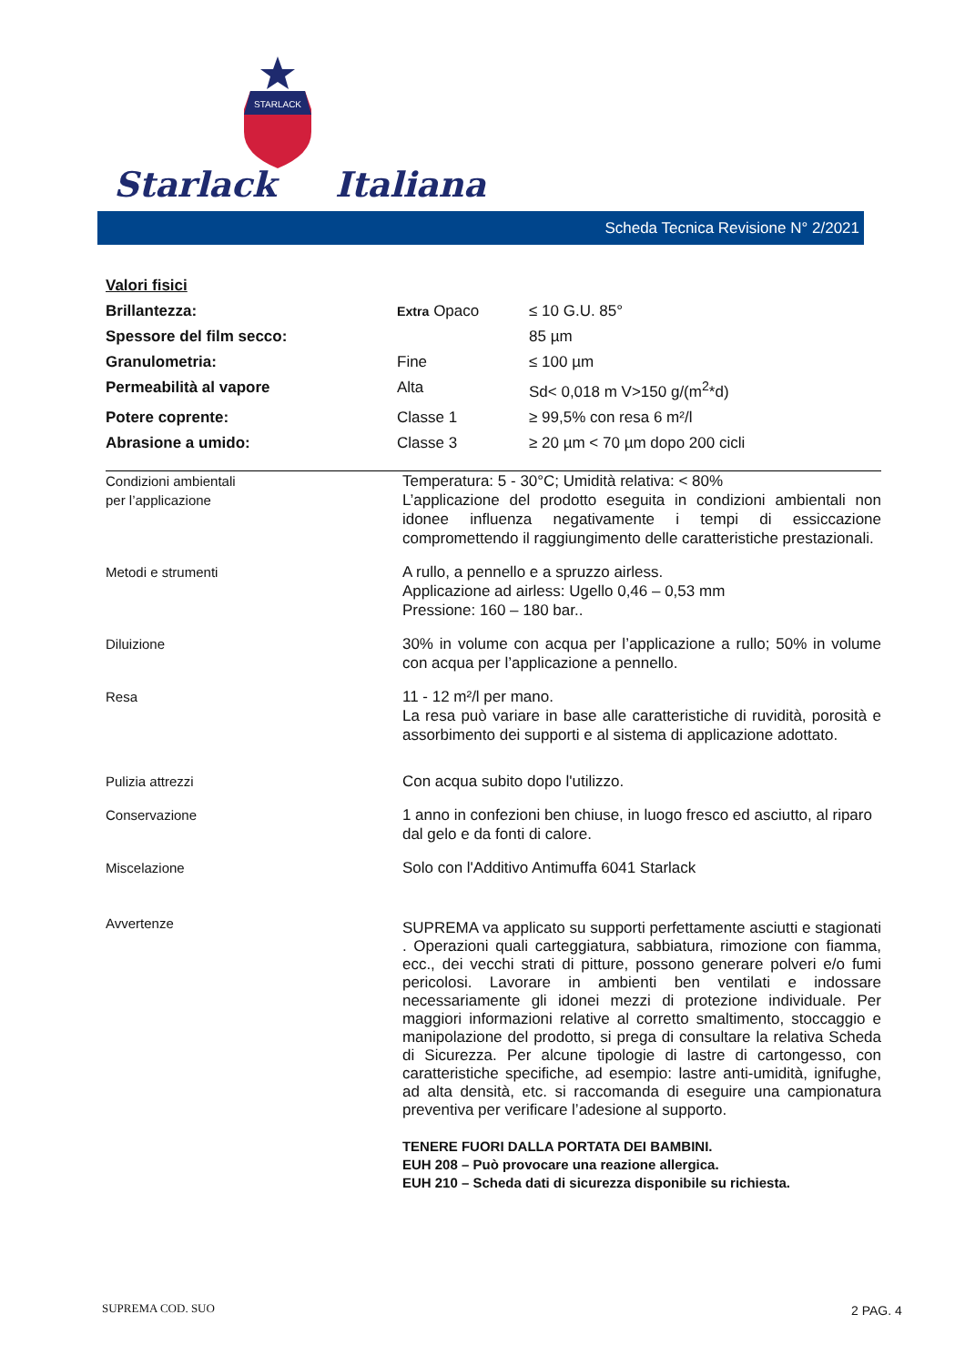Starlack
STARLACK
Italiana
Scheda Tecnica Revisione N° 2/2021
| Valori fisici | | |
| Brillantezza: | Extra Opaco | ≤ 10 G.U. 85° |
| Spessore del film secco: | | 85 µm |
| Granulometria: | Fine | ≤ 100 µm |
| Permeabilità al vapore | Alta | Sd< 0,018 m V>150 g/(m<sup>2</sup>*d) |
| Potere coprente: | Classe 1 | ≥ 99,5% con resa 6 m²/l |
| Abrasione a umido: | Classe 3 | ≥ 20 µm < 70 µm dopo 200 cicli |
| Condizioni ambientali per l’applicazione | Temperatura: 5 - 30°C; Umidità relativa: < 80% L’applicazione del prodotto eseguita in condizioni ambientali non idonee influenza negativamente i tempi di essiccazione compromettendo il raggiungimento delle caratteristiche prestazionali. |
| Metodi e strumenti | A rullo, a pennello e a spruzzo airless. Applicazione ad airless: Ugello 0,46 – 0,53 mm Pressione: 160 – 180 bar.. |
| Diluizione | 30% in volume con acqua per l’applicazione a rullo; 50% in volume con acqua per l’applicazione a pennello. |
| Resa | 11 - 12 m²/l per mano. La resa può variare in base alle caratteristiche di ruvidità, porosità e assorbimento dei supporti e al sistema di applicazione adottato. |
| Pulizia attrezzi | Con acqua subito dopo l'utilizzo. |
| Conservazione | 1 anno in confezioni ben chiuse, in luogo fresco ed asciutto, al riparo dal gelo e da fonti di calore. |
| Miscelazione | Solo con l'Additivo Antimuffa 6041 Starlack |
| Avvertenze | SUPREMA va applicato su supporti perfettamente asciutti e stagionati . Operazioni quali carteggiatura, sabbiatura, rimozione con fiamma, ecc., dei vecchi strati di pitture, possono generare polveri e/o fumi pericolosi. Lavorare in ambienti ben ventilati e indossare necessariamente gli idonei mezzi di protezione individuale. Per maggiori informazioni relative al corretto smaltimento, stoccaggio e manipolazione del prodotto, si prega di consultare la relativa Scheda di Sicurezza. Per alcune tipologie di lastre di cartongesso, con caratteristiche specifiche, ad esempio: lastre anti-umidità, ignifughe, ad alta densità, etc. si raccomanda di eseguire una campionatura preventiva per verificare l’adesione al supporto. TENERE FUORI DALLA PORTATA DEI BAMBINI. EUH 208 – Può provocare una reazione allergica. EUH 210 – Scheda dati di sicurezza disponibile su richiesta. |
SUPREMA COD. SUO 2 PAG. 4